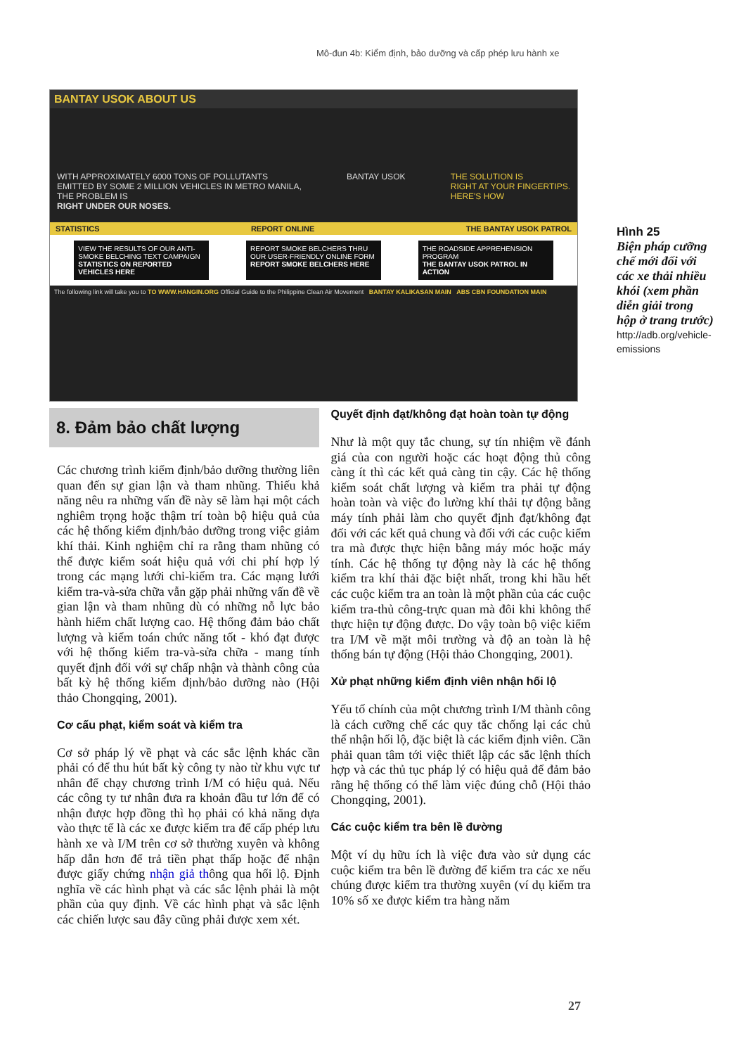Mô-đun 4b: Kiểm định, bảo dưỡng và cấp phép lưu hành xe
BANTAY USOK ABOUT US
WITH APPROXIMATELY 6000 TONS OF POLLUTANTS
EMITTED BY SOME 2 MILLION VEHICLES IN METRO MANILA,
THE PROBLEM IS
RIGHT UNDER OUR NOSES.
BANTAY USOK THE SOLUTION IS
RIGHT AT YOUR FINGERTIPS.
HERE'S HOW
STATISTICS REPORT ONLINE THE BANTAY USOK PATROL
VIEW THE RESULTS OF OUR ANTI-SMOKE BELCHING TEXT CAMPAIGN
STATISTICS ON REPORTED VEHICLES HERE
REPORT SMOKE BELCHERS THRU OUR USER-FRIENDLY ONLINE FORM
REPORT SMOKE BELCHERS HERE
THE ROADSIDE APPREHENSION PROGRAM
THE BANTAY USOK PATROL IN ACTION
The following link will take you to TO WWW.HANGIN.ORG Official Guide to the Philippine Clean Air Movement BANTAY KALIKASAN MAIN ABS CBN FOUNDATION MAIN
Hình 25
Biện pháp cưỡng chế mới đối với các xe thải nhiều khói (xem phần diễn giải trong hộp ở trang trước)
http://adb.org/vehicle-emissions
8. Đảm bảo chất lượng
Các chương trình kiểm định/bảo dưỡng thường liên quan đến sự gian lận và tham nhũng. Thiếu khả năng nêu ra những vấn đề này sẽ làm hại một cách nghiêm trọng hoặc thậm trí toàn bộ hiệu quả của các hệ thống kiểm định/bảo dưỡng trong việc giảm khí thải. Kinh nghiệm chỉ ra rằng tham nhũng có thể được kiểm soát hiệu quả với chi phí hợp lý trong các mạng lưới chỉ-kiểm tra. Các mạng lưới kiểm tra-và-sửa chữa vẫn gặp phải những vấn đề về gian lận và tham nhũng dù có những nỗ lực bảo hành hiểm chất lượng cao. Hệ thống đảm bảo chất lượng và kiểm toán chức năng tốt - khó đạt được với hệ thống kiểm tra-và-sửa chữa - mang tính quyết định đối với sự chấp nhận và thành công của bất kỳ hệ thống kiểm định/bảo dưỡng nào (Hội thảo Chongqing, 2001).
Cơ cấu phạt, kiểm soát và kiểm tra
Cơ sở pháp lý về phạt và các sắc lệnh khác cần phải có để thu hút bất kỳ công ty nào từ khu vực tư nhân để chạy chương trình I/M có hiệu quả. Nếu các công ty tư nhân đưa ra khoản đầu tư lớn để có nhận được hợp đồng thì họ phải có khả năng dựa vào thực tế là các xe được kiểm tra để cấp phép lưu hành xe và I/M trên cơ sở thường xuyên và không hấp dẫn hơn để trả tiền phạt thấp hoặc để nhận được giấy chứng nhận giả thông qua hối lộ. Định nghĩa về các hình phạt và các sắc lệnh phải là một phần của quy định. Về các hình phạt và sắc lệnh các chiến lược sau đây cũng phải được xem xét.
Quyết định đạt/không đạt hoàn toàn tự động
Như là một quy tắc chung, sự tín nhiệm về đánh giá của con người hoặc các hoạt động thủ công càng ít thì các kết quả càng tin cậy. Các hệ thống kiểm soát chất lượng và kiểm tra phải tự động hoàn toàn và việc đo lường khí thải tự động bằng máy tính phải làm cho quyết định đạt/không đạt đối với các kết quả chung và đối với các cuộc kiểm tra mà được thực hiện bằng máy móc hoặc máy tính. Các hệ thống tự động này là các hệ thống kiểm tra khí thải đặc biệt nhất, trong khi hầu hết các cuộc kiểm tra an toàn là một phần của các cuộc kiểm tra-thủ công-trực quan mà đôi khi không thể thực hiện tự động được. Do vậy toàn bộ việc kiểm tra I/M về mặt môi trường và độ an toàn là hệ thống bán tự động (Hội thảo Chongqing, 2001).
Xử phạt những kiểm định viên nhận hối lộ
Yếu tố chính của một chương trình I/M thành công là cách cưỡng chế các quy tắc chống lại các chủ thể nhận hối lộ, đặc biệt là các kiểm định viên. Cần phải quan tâm tới việc thiết lập các sắc lệnh thích hợp và các thủ tục pháp lý có hiệu quả để đảm bảo rằng hệ thống có thể làm việc đúng chỗ (Hội thảo Chongqing, 2001).
Các cuộc kiểm tra bên lề đường
Một ví dụ hữu ích là việc đưa vào sử dụng các cuộc kiểm tra bên lề đường để kiểm tra các xe nếu chúng được kiểm tra thường xuyên (ví dụ kiểm tra 10% số xe được kiểm tra hàng năm
27